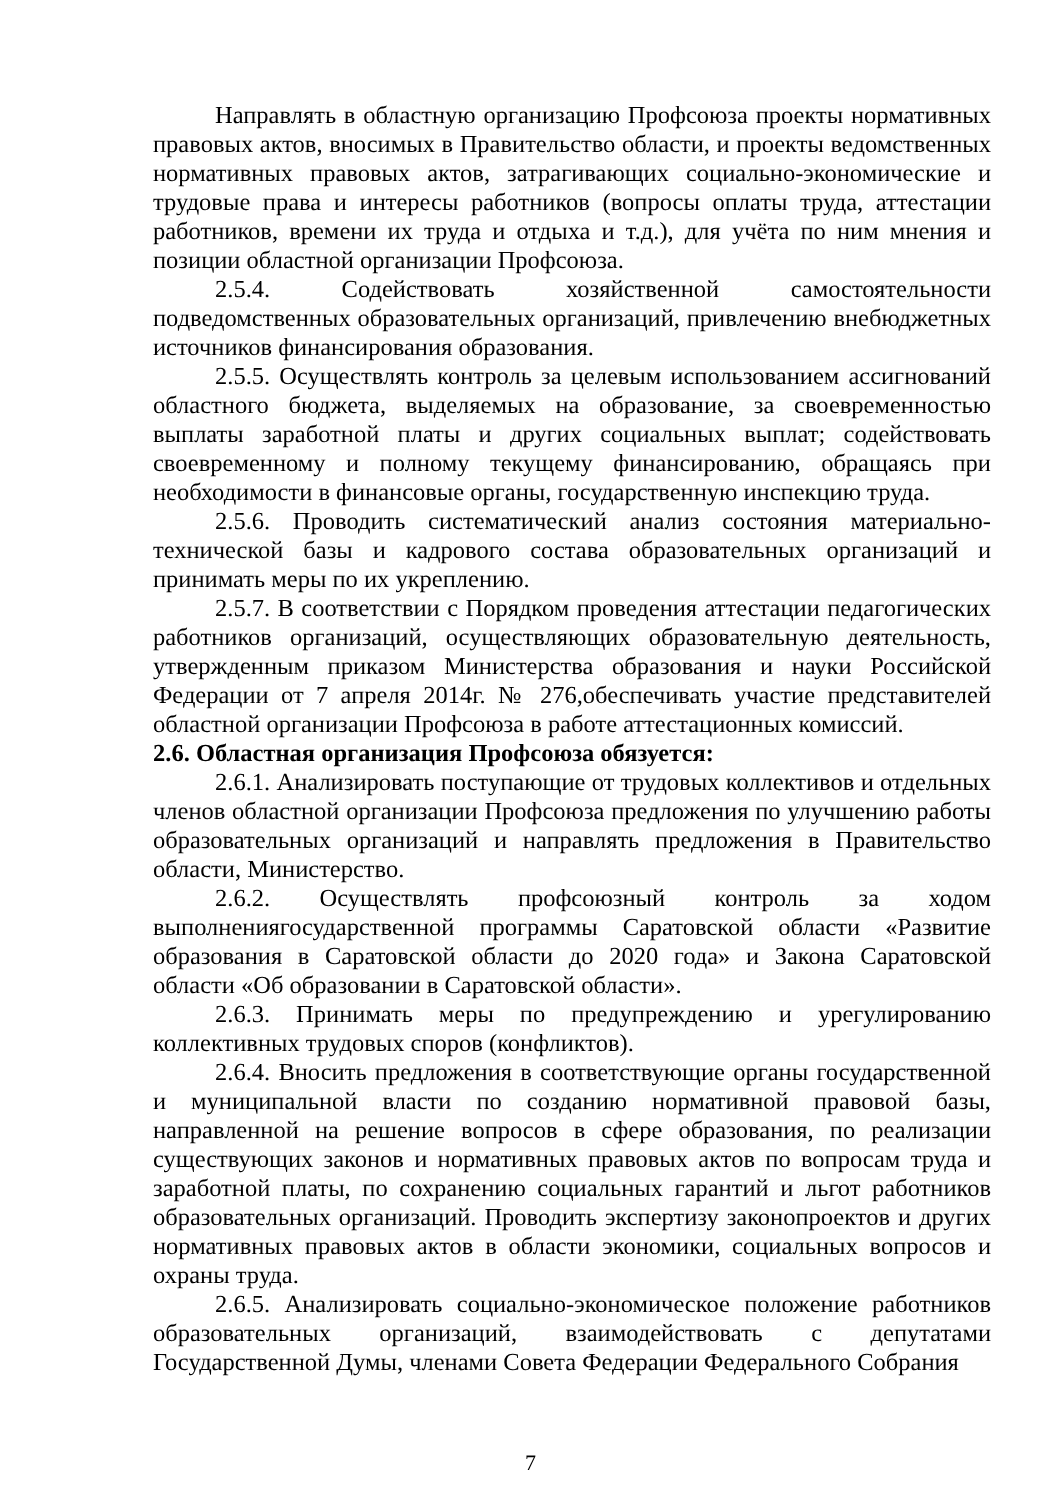Направлять в областную организацию Профсоюза проекты нормативных правовых актов, вносимых в Правительство области, и проекты ведомственных нормативных правовых актов, затрагивающих социально-экономические и трудовые права и интересы работников (вопросы оплаты труда, аттестации работников, времени их труда и отдыха и т.д.), для учёта по ним мнения и позиции областной организации Профсоюза.
2.5.4. Содействовать хозяйственной самостоятельности подведомственных образовательных организаций, привлечению внебюджетных источников финансирования образования.
2.5.5. Осуществлять контроль за целевым использованием ассигнований областного бюджета, выделяемых на образование, за своевременностью выплаты заработной платы и других социальных выплат; содействовать своевременному и полному текущему финансированию, обращаясь при необходимости в финансовые органы, государственную инспекцию труда.
2.5.6. Проводить систематический анализ состояния материально-технической базы и кадрового состава образовательных организаций и принимать меры по их укреплению.
2.5.7. В соответствии с Порядком проведения аттестации педагогических работников организаций, осуществляющих образовательную деятельность, утвержденным приказом Министерства образования и науки Российской Федерации от 7 апреля 2014г. № 276,обеспечивать участие представителей областной организации Профсоюза в работе аттестационных комиссий.
2.6. Областная организация Профсоюза обязуется:
2.6.1. Анализировать поступающие от трудовых коллективов и отдельных членов областной организации Профсоюза предложения по улучшению работы образовательных организаций и направлять предложения в Правительство области, Министерство.
2.6.2. Осуществлять профсоюзный контроль за ходом выполнениягосударственной программы Саратовской области «Развитие образования в Саратовской области до 2020 года» и Закона Саратовской области «Об образовании в Саратовской области».
2.6.3. Принимать меры по предупреждению и урегулированию коллективных трудовых споров (конфликтов).
2.6.4. Вносить предложения в соответствующие органы государственной и муниципальной власти по созданию нормативной правовой базы, направленной на решение вопросов в сфере образования, по реализации существующих законов и нормативных правовых актов по вопросам труда и заработной платы, по сохранению социальных гарантий и льгот работников образовательных организаций. Проводить экспертизу законопроектов и других нормативных правовых актов в области экономики, социальных вопросов и охраны труда.
2.6.5. Анализировать социально-экономическое положение работников образовательных организаций, взаимодействовать с депутатами Государственной Думы, членами Совета Федерации Федерального Собрания
7